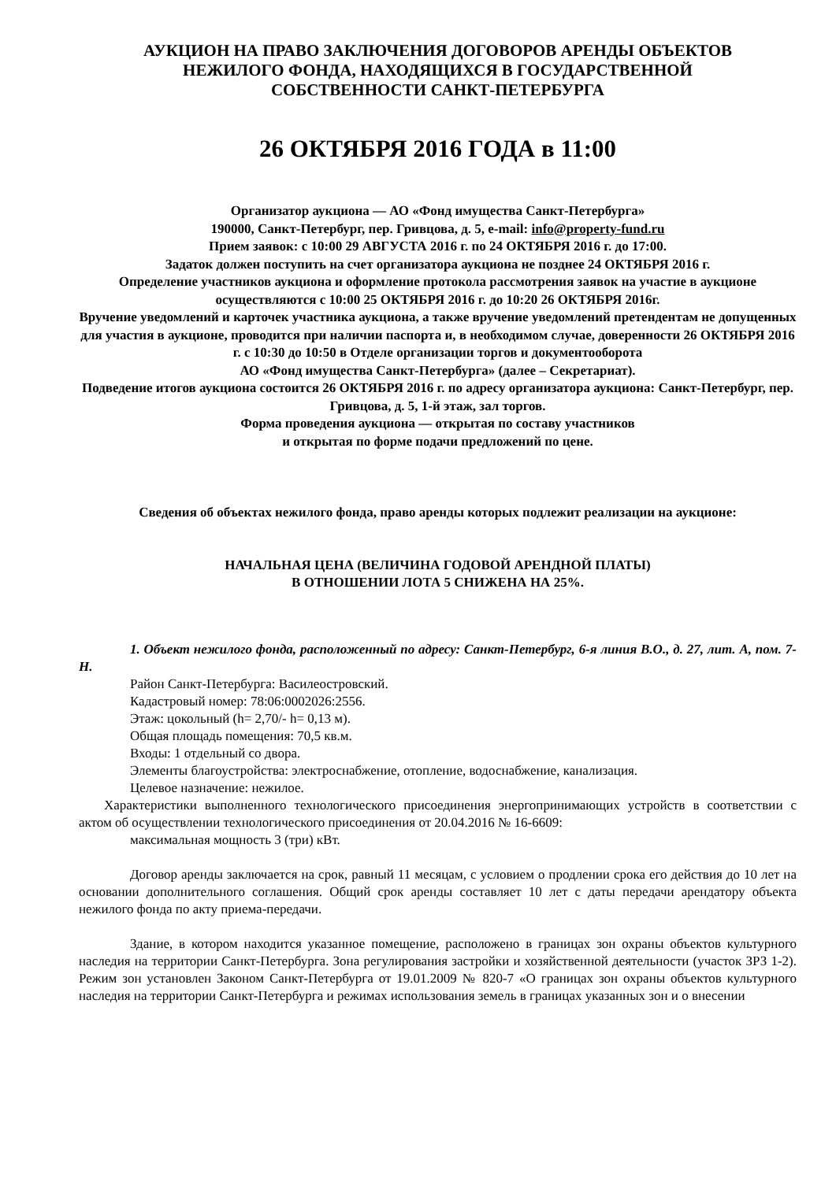АУКЦИОН НА ПРАВО ЗАКЛЮЧЕНИЯ ДОГОВОРОВ АРЕНДЫ ОБЪЕКТОВ
НЕЖИЛОГО ФОНДА, НАХОДЯЩИХСЯ В ГОСУДАРСТВЕННОЙ
СОБСТВЕННОСТИ САНКТ-ПЕТЕРБУРГА
26 ОКТЯБРЯ 2016 ГОДА в 11:00
Организатор аукциона — АО «Фонд имущества Санкт-Петербурга»
190000, Санкт-Петербург, пер. Гривцова, д. 5, e-mail: info@property-fund.ru
Прием заявок: с 10:00 29 АВГУСТА 2016 г. по 24 ОКТЯБРЯ 2016 г. до 17:00.
Задаток должен поступить на счет организатора аукциона не позднее 24 ОКТЯБРЯ 2016 г.
Определение участников аукциона и оформление протокола рассмотрения заявок на участие в аукционе осуществляются с 10:00 25 ОКТЯБРЯ 2016 г. до 10:20 26 ОКТЯБРЯ 2016г.
Вручение уведомлений и карточек участника аукциона, а также вручение уведомлений претендентам не допущенных для участия в аукционе, проводится при наличии паспорта и, в необходимом случае, доверенности 26 ОКТЯБРЯ 2016 г. с 10:30 до 10:50 в Отделе организации торгов и документооборота
АО «Фонд имущества Санкт-Петербурга» (далее – Секретариат).
Подведение итогов аукциона состоится 26 ОКТЯБРЯ 2016 г. по адресу организатора аукциона: Санкт-Петербург, пер. Гривцова, д. 5, 1-й этаж, зал торгов.
Форма проведения аукциона — открытая по составу участников
и открытая по форме подачи предложений по цене.
Сведения об объектах нежилого фонда, право аренды которых подлежит реализации на аукционе:
НАЧАЛЬНАЯ ЦЕНА (ВЕЛИЧИНА ГОДОВОЙ АРЕНДНОЙ ПЛАТЫ)
В ОТНОШЕНИИ ЛОТА 5 СНИЖЕНА НА 25%.
1. Объект нежилого фонда, расположенный по адресу: Санкт-Петербург, 6-я линия В.О., д. 27, лит. А, пом. 7-Н.
Район Санкт-Петербурга: Василеостровский.
Кадастровый номер: 78:06:0002026:2556.
Этаж: цокольный (h= 2,70/- h= 0,13 м).
Общая площадь помещения: 70,5 кв.м.
Входы: 1 отдельный со двора.
Элементы благоустройства: электроснабжение, отопление, водоснабжение, канализация.
Целевое назначение: нежилое.
Характеристики выполненного технологического присоединения энергопринимающих устройств в соответствии с актом об осуществлении технологического присоединения от 20.04.2016 № 16-6609:
максимальная мощность 3 (три) кВт.
Договор аренды заключается на срок, равный 11 месяцам, с условием о продлении срока его действия до 10 лет на основании дополнительного соглашения. Общий срок аренды составляет 10 лет с даты передачи арендатору объекта нежилого фонда по акту приема-передачи.
Здание, в котором находится указанное помещение, расположено в границах зон охраны объектов культурного наследия на территории Санкт-Петербурга. Зона регулирования застройки и хозяйственной деятельности (участок ЗРЗ 1-2). Режим зон установлен Законом Санкт-Петербурга от 19.01.2009 № 820-7 «О границах зон охраны объектов культурного наследия на территории Санкт-Петербурга и режимах использования земель в границах указанных зон и о внесении